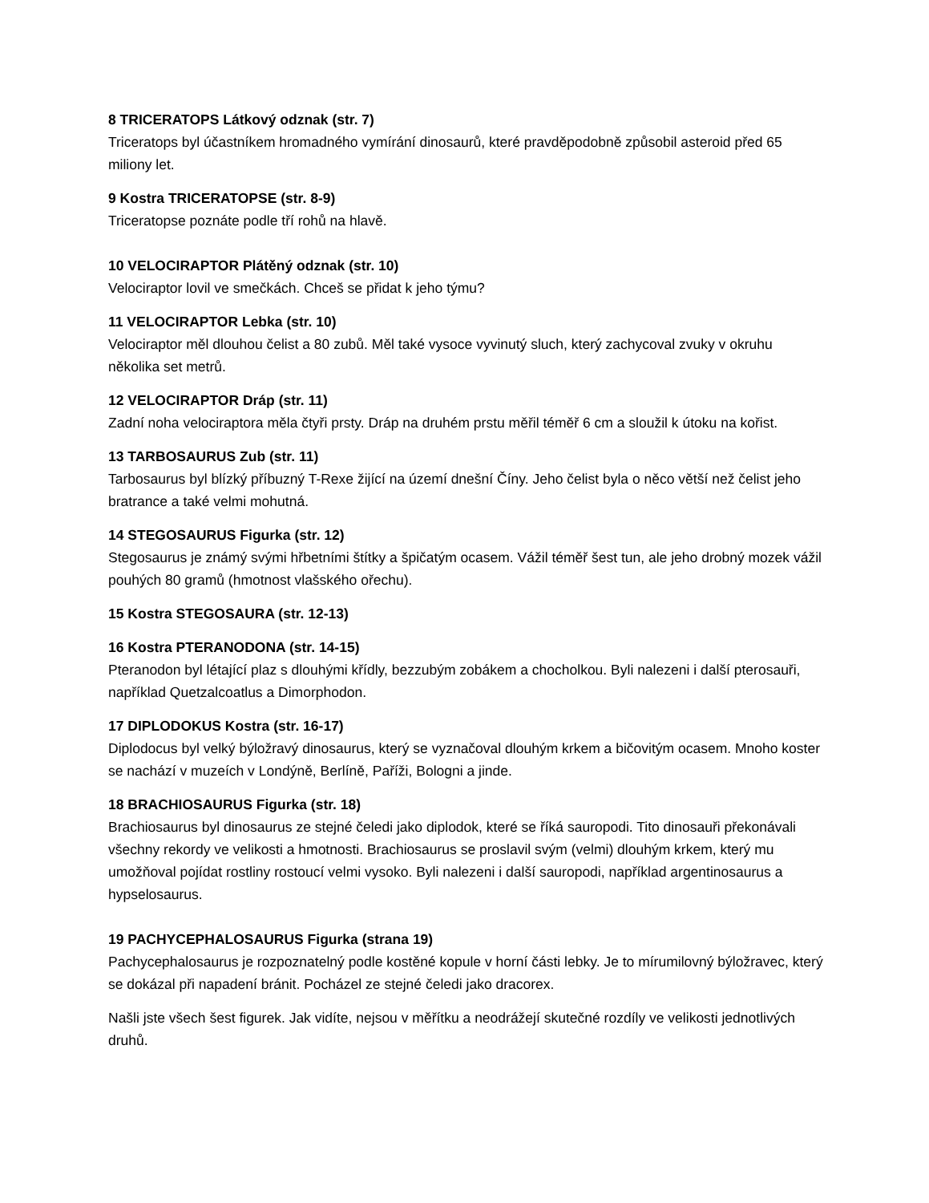8 TRICERATOPS Látkový odznak (str. 7)
Triceratops byl účastníkem hromadného vymírání dinosaurů, které pravděpodobně způsobil asteroid před 65 miliony let.
9 Kostra TRICERATOPSE (str. 8-9)
Triceratopse poznáte podle tří rohů na hlavě.
10 VELOCIRAPTOR Plátěný odznak (str. 10)
Velociraptor lovil ve smečkách. Chceš se přidat k jeho týmu?
11 VELOCIRAPTOR Lebka (str. 10)
Velociraptor měl dlouhou čelist a 80 zubů. Měl také vysoce vyvinutý sluch, který zachycoval zvuky v okruhu několika set metrů.
12 VELOCIRAPTOR Dráp (str. 11)
Zadní noha velociraptora měla čtyři prsty. Dráp na druhém prstu měřil téměř 6 cm a sloužil k útoku na kořist.
13 TARBOSAURUS Zub (str. 11)
Tarbosaurus byl blízký příbuzný T-Rexe žijící na území dnešní Číny. Jeho čelist byla o něco větší než čelist jeho bratrance a také velmi mohutná.
14 STEGOSAURUS Figurka (str. 12)
Stegosaurus je známý svými hřbetními štítky a špičatým ocasem. Vážil téměř šest tun, ale jeho drobný mozek vážil pouhých 80 gramů (hmotnost vlašského ořechu).
15 Kostra STEGOSAURA (str. 12-13)
16 Kostra PTERANODONA (str. 14-15)
Pteranodon byl létající plaz s dlouhými křídly, bezzubým zobákem a chocholkou. Byli nalezeni i další pterosauři, například Quetzalcoatlus a Dimorphodon.
17 DIPLODOKUS Kostra (str. 16-17)
Diplodocus byl velký býložravý dinosaurus, který se vyznačoval dlouhým krkem a bičovitým ocasem. Mnoho koster se nachází v muzeích v Londýně, Berlíně, Paříži, Bologni a jinde.
18 BRACHIOSAURUS Figurka (str. 18)
Brachiosaurus byl dinosaurus ze stejné čeledi jako diplodok, které se říká sauropodi. Tito dinosauři překonávali všechny rekordy ve velikosti a hmotnosti. Brachiosaurus se proslavil svým (velmi) dlouhým krkem, který mu umožňoval pojídat rostliny rostoucí velmi vysoko. Byli nalezeni i další sauropodi, například argentinosaurus a hypselosaurus.
19 PACHYCEPHALOSAURUS Figurka (strana 19)
Pachycephalosaurus je rozpoznatelný podle kostěné kopule v horní části lebky. Je to mírumilovný býložravec, který se dokázal při napadení bránit. Pocházel ze stejné čeledi jako dracorex.
Našli jste všech šest figurek. Jak vidíte, nejsou v měřítku a neodrážejí skutečné rozdíly ve velikosti jednotlivých druhů.